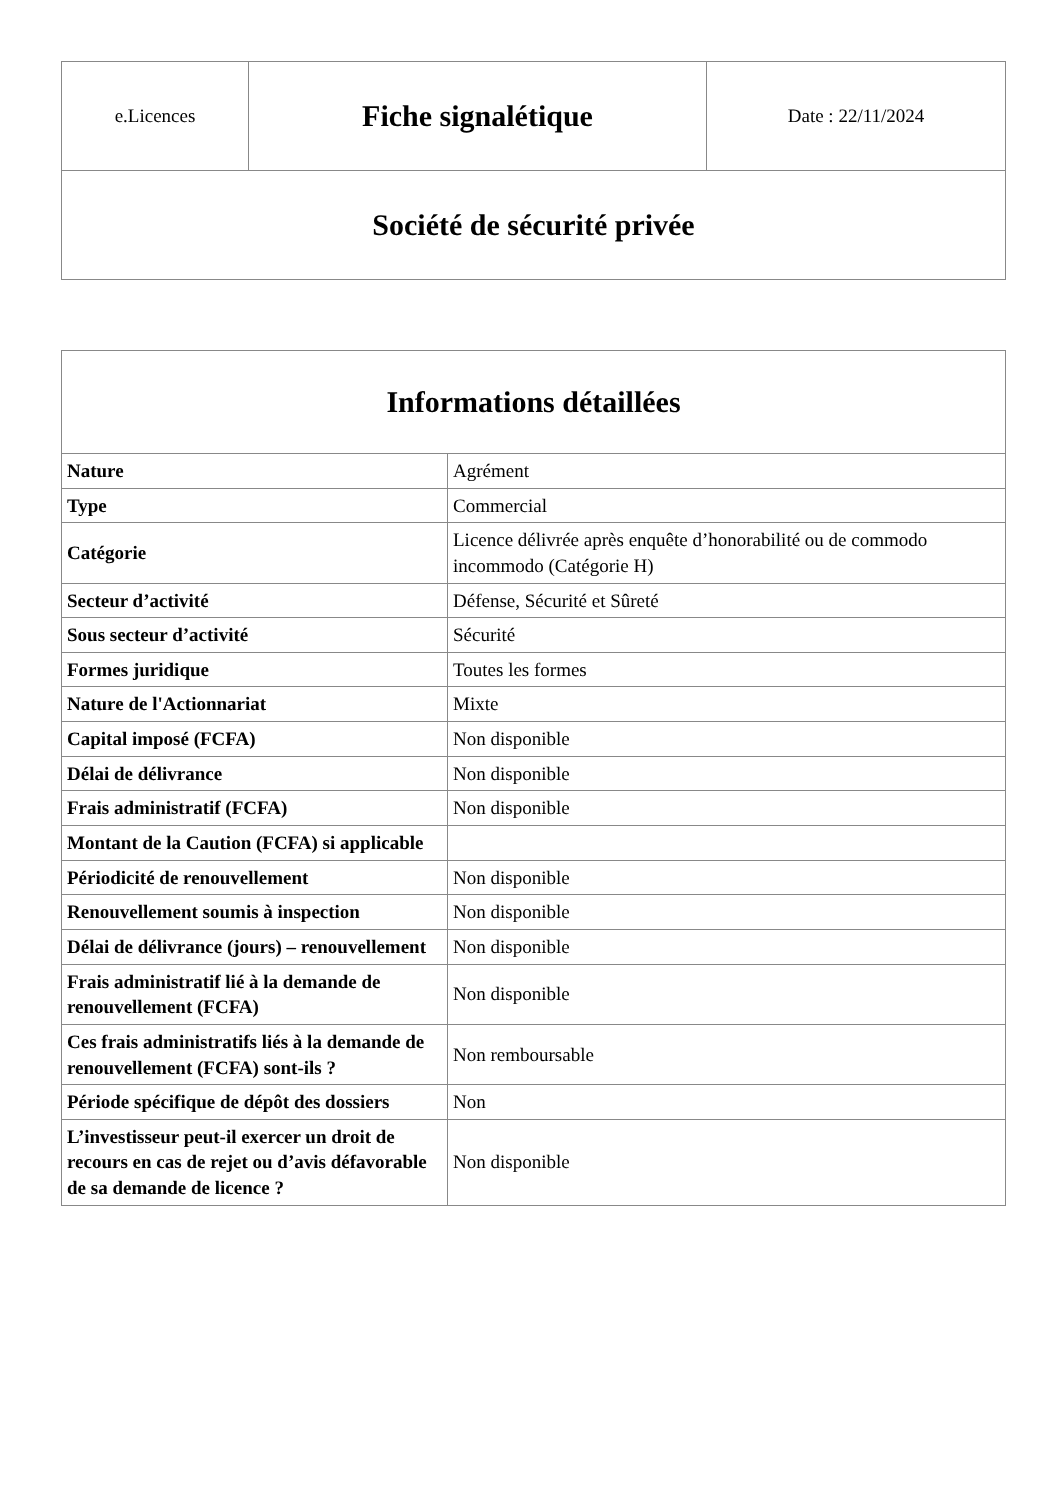| e.Licences | Fiche signalétique | Date : 22/11/2024 |
| Société de sécurité privée | | |
| Informations détaillées | |
| --- | --- |
| Nature | Agrément |
| Type | Commercial |
| Catégorie | Licence délivrée après enquête d’honorabilité ou de commodo incommodo (Catégorie H) |
| Secteur d’activité | Défense, Sécurité et Sûreté |
| Sous secteur d’activité | Sécurité |
| Formes juridique | Toutes les formes |
| Nature de l'Actionnariat | Mixte |
| Capital imposé (FCFA) | Non disponible |
| Délai de délivrance | Non disponible |
| Frais administratif (FCFA) | Non disponible |
| Montant de la Caution (FCFA) si applicable | |
| Périodicité de renouvellement | Non disponible |
| Renouvellement soumis à inspection | Non disponible |
| Délai de délivrance (jours) – renouvellement | Non disponible |
| Frais administratif lié à la demande de renouvellement (FCFA) | Non disponible |
| Ces frais administratifs liés à la demande de renouvellement (FCFA) sont-ils ? | Non remboursable |
| Période spécifique de dépôt des dossiers | Non |
| L’investisseur peut-il exercer un droit de recours en cas de rejet ou d’avis défavorable de sa demande de licence ? | Non disponible |